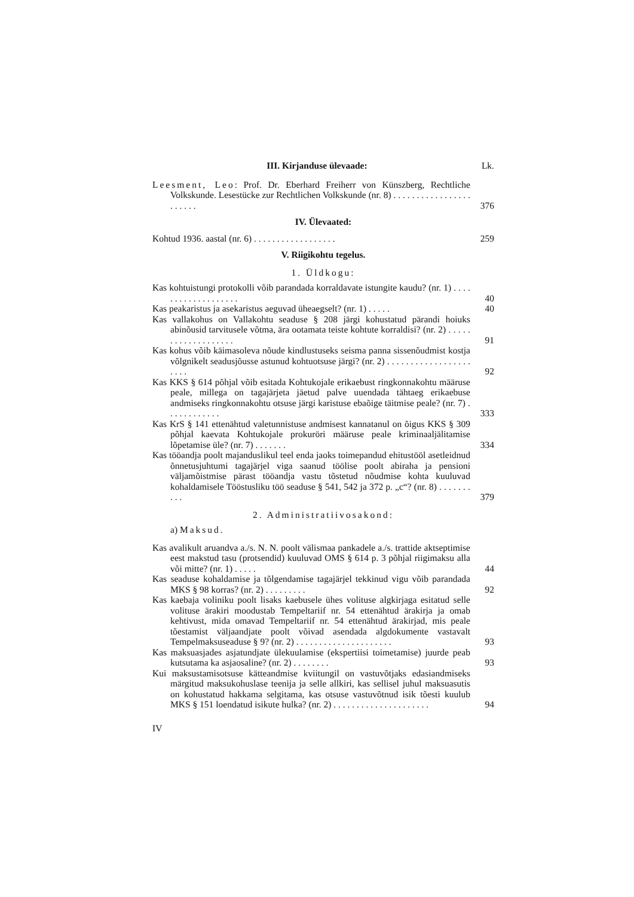III. Kirjanduse ülevaade: Lk.
Leesment, Leo: Prof. Dr. Eberhard Freiherr von Künszberg, Rechtliche Volkskunde. Lesestücke zur Rechtlichen Volkskunde (nr. 8) . . . . . . . . . . . . . . . . . . . . . . .
376
IV. Ülevaated:
Kohtud 1936. aastal (nr. 6) . . . . . . . . . . . . . . . . . .
259
V. Riigikohtu tegelus.
1. Üldkogu:
Kas kohtuistungi protokolli võib parandada korraldavate istungite kaudu? (nr. 1) . . . . . . . . . . . . . . . . . . .
40
Kas peakaristus ja asekaristus aeguvad üheaegselt? (nr. 1) . . . . .
40
Kas vallakohus on Vallakohtu seaduse § 208 järgi kohustatud pärandi hoiuks abinõusid tarvitusele võtma, ära ootamata teiste kohtute korraldisi? (nr. 2) . . . . . . . . . . . . . . . . . . .
91
Kas kohus võib käimasoleva nõude kindlustuseks seisma panna sissenõudmist kostja võlgnikelt seadusjõusse astunud kohtuotsuse järgi? (nr. 2) . . . . . . . . . . . . . . . . . . . . . .
92
Kas KKS § 614 põhjal võib esitada Kohtukojale erikaebust ringkonnakohtu määruse peale, millega on tagajärjeta jäetud palve uuendada tähtaeg erikaebuse andmiseks ringkonnakohtu otsuse järgi karistuse ebaõige täitmise peale? (nr. 7) . . . . . . . . . . . .
333
Kas KrS § 141 ettenähtud valetunnistuse andmisest kannatanul on õigus KKS § 309 põhjal kaevata Kohtukojale prokuröri määruse peale kriminaaljälitamise lõpetamise üle? (nr. 7) . . . . . . .
334
Kas tööandja poolt majanduslikul teel enda jaoks toimepandud ehitustööl asetleidnud õnnetusjuhtumi tagajärjel viga saanud töölise poolt abiraha ja pensioni väljamõistmise pärast tööandja vastu tõstetud nõudmise kohta kuuluvad kohaldamisele Tööstusliku töö seaduse § 541, 542 ja 372 p. „c“? (nr. 8) . . . . . . . . . .
379
2. Administratiivosakond:
a) Maksud.
Kas avalikult aruandva a./s. N. N. poolt välismaa pankadele a./s. trattide aktseptimise eest makstud tasu (protsendid) kuuluvad OMS § 614 p. 3 põhjal riigimaksu alla või mitte? (nr. 1) . . . . .
44
Kas seaduse kohaldamise ja tõlgendamise tagajärjel tekkinud vigu võib parandada MKS § 98 korras? (nr. 2) . . . . . . . . .
92
Kas kaebaja voliniku poolt lisaks kaebusele ühes volituse algkirjaga esitatud selle volituse ärakiri moodustab Tempeltariif nr. 54 ettenähtud ärakirja ja omab kehtivust, mida omavad Tempeltariif nr. 54 ettenähtud ärakirjad, mis peale tõestamist väljaandjate poolt võivad asendada algdokumente vastavalt Tempelmaksuseaduse § 9? (nr. 2) . . . . . . . . . . . . . . . . . . . . .
93
Kas maksuasjades asjatundjate ülekuulamise (ekspertiisi toimetamise) juurde peab kutsutama ka asjaosaline? (nr. 2) . . . . . . . .
93
Kui maksustamisotsuse kätteandmise kviitungil on vastuvõtjaks edasiandmiseks märgitud maksukohuslase teenija ja selle allkiri, kas sellisel juhul maksuasutis on kohustatud hakkama selgitama, kas otsuse vastuvõtnud isik tõesti kuulub MKS § 151 loendatud isikute hulka? (nr. 2) . . . . . . . . . . . . . . . . . . . . .
94
IV